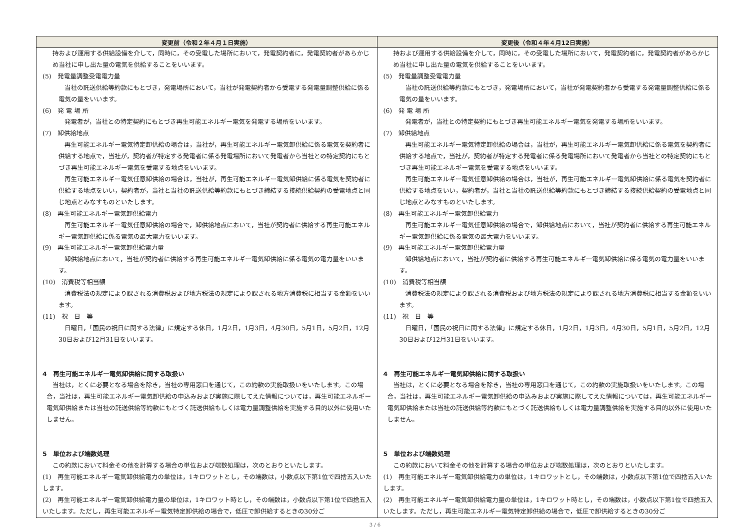| 変更前（令和２年４月１日実施） | 変更後（令和４年４月12日実施） |
| --- | --- |
| 持および運用する供給設備を介して，同時に，その受電した場所において，発電契約者に，発電契約者があらかじめ当社に申し出た量の電気を供給することをいいます。 (5) 発電量調整受電電力量 当社の託送供給等約款にもとづき，発電場所において，当社が発電契約者から受電する発電量調整供給に係る電気の量をいいます。 (6) 発 電 場 所 発電者が，当社との特定契約にもとづき再生可能エネルギー電気を発電する場所をいいます。 (7) 卸供給地点 再生可能エネルギー電気特定卸供給の場合は，当社が，再生可能エネルギー電気卸供給に係る電気を契約者に供給する地点で，当社が，契約者が特定する発電者に係る発電場所において発電者から当社との特定契約にもとづき再生可能エネルギー電気を受電する地点をいいます。 再生可能エネルギー電気任意卸供給の場合は，当社が，再生可能エネルギー電気卸供給に係る電気を契約者に供給する地点をいい，契約者が，当社と当社の託送供給等約款にもとづき締結する接続供給契約の受電地点と同じ地点とみなすものといたします。 (8) 再生可能エネルギー電気卸供給電力 再生可能エネルギー電気任意卸供給の場合で，卸供給地点において，当社が契約者に供給する再生可能エネルギー電気卸供給に係る電気の最大電力をいいます。 (9) 再生可能エネルギー電気卸供給電力量 卸供給地点において，当社が契約者に供給する再生可能エネルギー電気卸供給に係る電気の電力量をいいます。 (10) 消費税等相当額 消費税法の規定により課される消費税および地方税法の規定により課される地方消費税に相当する金額をいいます。 (11) 祝 日 等 日曜日，「国民の祝日に関する法律」に規定する休日，1月2日，1月3日，4月30日，5月1日，5月2日，12月30日および12月31日をいいます。 4 再生可能エネルギー電気卸供給に関する取扱い 当社は，とくに必要となる場合を除き，当社の専用窓口を通じて，この約款の実施取扱いをいたします。この場合，当社は，再生可能エネルギー電気卸供給の申込みおよび実施に際してえた情報については，再生可能エネルギー電気卸供給または当社の託送供給等約款にもとづく託送供給もしくは電力量調整供給を実施する目的以外に使用いたしません。 5 単位および端数処理 この約款において料金その他を計算する場合の単位および端数処理は，次のとおりといたします。 (1) 再生可能エネルギー電気卸供給電力の単位は，1キロワットとし，その端数は，小数点以下第1位で四捨五入いたします。 (2) 再生可能エネルギー電気卸供給電力量の単位は，1キロワット時とし，その端数は，小数点以下第1位で四捨五入いたします。ただし，再生可能エネルギー電気特定卸供給の場合で，低圧で卸供給するときの30分ご | 持および運用する供給設備を介して，同時に，その受電した場所において，発電契約者に，発電契約者があらかじめ当社に申し出た量の電気を供給することをいいます。 (5) 発電量調整受電電力量 当社の託送供給等約款にもとづき，発電場所において，当社が発電契約者から受電する発電量調整供給に係る電気の量をいいます。 (6) 発 電 場 所 発電者が，当社との特定契約にもとづき再生可能エネルギー電気を発電する場所をいいます。 (7) 卸供給地点 再生可能エネルギー電気特定卸供給の場合は，当社が，再生可能エネルギー電気卸供給に係る電気を契約者に供給する地点で，当社が，契約者が特定する発電者に係る発電場所において発電者から当社との特定契約にもとづき再生可能エネルギー電気を受電する地点をいいます。 再生可能エネルギー電気任意卸供給の場合は，当社が，再生可能エネルギー電気卸供給に係る電気を契約者に供給する地点をいい，契約者が，当社と当社の託送供給等約款にもとづき締結する接続供給契約の受電地点と同じ地点とみなすものといたします。 (8) 再生可能エネルギー電気卸供給電力 再生可能エネルギー電気任意卸供給の場合で，卸供給地点において，当社が契約者に供給する再生可能エネルギー電気卸供給に係る電気の最大電力をいいます。 (9) 再生可能エネルギー電気卸供給電力量 卸供給地点において，当社が契約者に供給する再生可能エネルギー電気卸供給に係る電気の電力量をいいます。 (10) 消費税等相当額 消費税法の規定により課される消費税および地方税法の規定により課される地方消費税に相当する金額をいいます。 (11) 祝 日 等 日曜日，「国民の祝日に関する法律」に規定する休日，1月2日，1月3日，4月30日，5月1日，5月2日，12月30日および12月31日をいいます。 4 再生可能エネルギー電気卸供給に関する取扱い 当社は，とくに必要となる場合を除き，当社の専用窓口を通じて，この約款の実施取扱いをいたします。この場合，当社は，再生可能エネルギー電気卸供給の申込みおよび実施に際してえた情報については，再生可能エネルギー電気卸供給または当社の託送供給等約款にもとづく託送供給もしくは電力量調整供給を実施する目的以外に使用いたしません。 5 単位および端数処理 この約款において料金その他を計算する場合の単位および端数処理は，次のとおりといたします。 (1) 再生可能エネルギー電気卸供給電力の単位は，1キロワットとし，その端数は，小数点以下第1位で四捨五入いたします。 (2) 再生可能エネルギー電気卸供給電力量の単位は，1キロワット時とし，その端数は，小数点以下第1位で四捨五入いたします。ただし，再生可能エネルギー電気特定卸供給の場合で，低圧で卸供給するときの30分ご |
3 / 6